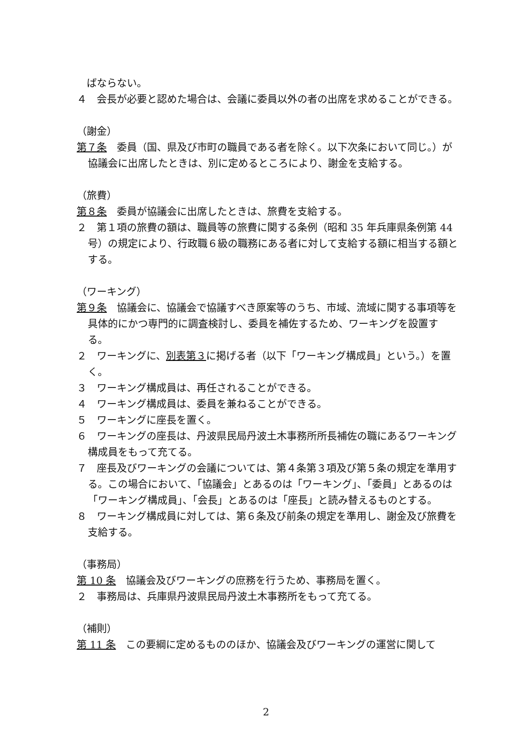ばならない。
４　会長が必要と認めた場合は、会議に委員以外の者の出席を求めることができる。
（謝金）
第７条　委員（国、県及び市町の職員である者を除く。以下次条において同じ。）が協議会に出席したときは、別に定めるところにより、謝金を支給する。
（旅費）
第８条　委員が協議会に出席したときは、旅費を支給する。
２　第１項の旅費の額は、職員等の旅費に関する条例（昭和 35 年兵庫県条例第 44 号）の規定により、行政職６級の職務にある者に対して支給する額に相当する額とする。
（ワーキング）
第９条　協議会に、協議会で協議すべき原案等のうち、市域、流域に関する事項等を具体的にかつ専門的に調査検討し、委員を補佐するため、ワーキングを設置する。
２　ワーキングに、別表第３に掲げる者（以下「ワーキング構成員」という。）を置く。
３　ワーキング構成員は、再任されることができる。
４　ワーキング構成員は、委員を兼ねることができる。
５　ワーキングに座長を置く。
６　ワーキングの座長は、丹波県民局丹波土木事務所所長補佐の職にあるワーキング構成員をもって充てる。
７　座長及びワーキングの会議については、第４条第３項及び第５条の規定を準用する。この場合において、「協議会」とあるのは「ワーキング」、「委員」とあるのは「ワーキング構成員」、「会長」とあるのは「座長」と読み替えるものとする。
８　ワーキング構成員に対しては、第６条及び前条の規定を準用し、謝金及び旅費を支給する。
（事務局）
第 10 条　協議会及びワーキングの庶務を行うため、事務局を置く。
２　事務局は、兵庫県丹波県民局丹波土木事務所をもって充てる。
（補則）
第 11 条　この要綱に定めるもののほか、協議会及びワーキングの運営に関して
2